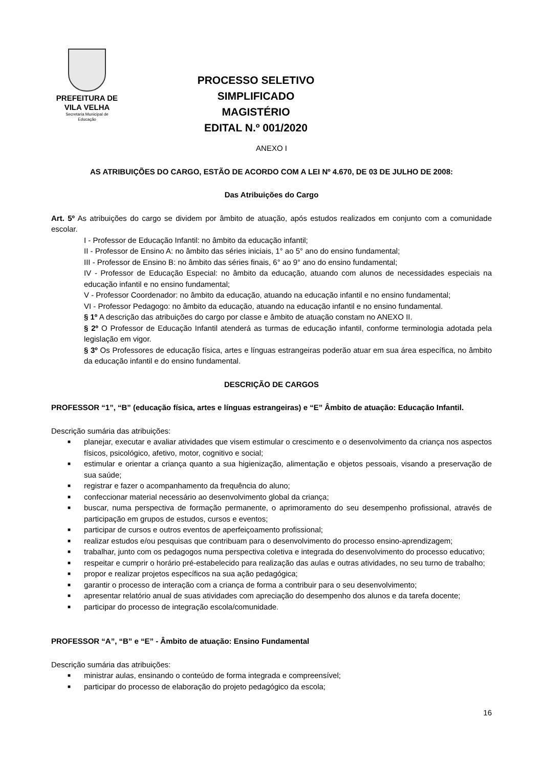PREFEITURA DE
VILA VELHA
Secretaria Municipal de
Educação
PROCESSO SELETIVO SIMPLIFICADO
MAGISTÉRIO
EDITAL N.º 001/2020
ANEXO I
AS ATRIBUIÇÕES DO CARGO, ESTÃO DE ACORDO COM A LEI Nº 4.670, DE 03 DE JULHO DE 2008:
Das Atribuições do Cargo
Art. 5º As atribuições do cargo se dividem por âmbito de atuação, após estudos realizados em conjunto com a comunidade escolar.
I - Professor de Educação Infantil: no âmbito da educação infantil;
II - Professor de Ensino A: no âmbito das séries iniciais, 1° ao 5° ano do ensino fundamental;
III - Professor de Ensino B: no âmbito das séries finais, 6° ao 9° ano do ensino fundamental;
IV - Professor de Educação Especial: no âmbito da educação, atuando com alunos de necessidades especiais na educação infantil e no ensino fundamental;
V - Professor Coordenador: no âmbito da educação, atuando na educação infantil e no ensino fundamental;
VI - Professor Pedagogo: no âmbito da educação, atuando na educação infantil e no ensino fundamental.
§ 1º A descrição das atribuições do cargo por classe e âmbito de atuação constam no ANEXO II.
§ 2º O Professor de Educação Infantil atenderá as turmas de educação infantil, conforme terminologia adotada pela legislação em vigor.
§ 3º Os Professores de educação física, artes e línguas estrangeiras poderão atuar em sua área específica, no âmbito da educação infantil e do ensino fundamental.
DESCRIÇÃO DE CARGOS
PROFESSOR “1”, “B” (educação física, artes e línguas estrangeiras) e “E” Âmbito de atuação: Educação Infantil.
Descrição sumária das atribuições:
■ planejar, executar e avaliar atividades que visem estimular o crescimento e o desenvolvimento da criança nos aspectos físicos, psicológico, afetivo, motor, cognitivo e social;
■ estimular e orientar a criança quanto a sua higienização, alimentação e objetos pessoais, visando a preservação de sua saúde;
■ registrar e fazer o acompanhamento da frequência do aluno;
■ confeccionar material necessário ao desenvolvimento global da criança;
■ buscar, numa perspectiva de formação permanente, o aprimoramento do seu desempenho profissional, através de participação em grupos de estudos, cursos e eventos;
■ participar de cursos e outros eventos de aperfeiçoamento profissional;
■ realizar estudos e/ou pesquisas que contribuam para o desenvolvimento do processo ensino-aprendizagem;
■ trabalhar, junto com os pedagogos numa perspectiva coletiva e integrada do desenvolvimento do processo educativo;
■ respeitar e cumprir o horário pré-estabelecido para realização das aulas e outras atividades, no seu turno de trabalho;
■ propor e realizar projetos específicos na sua ação pedagógica;
■ garantir o processo de interação com a criança de forma a contribuir para o seu desenvolvimento;
■ apresentar relatório anual de suas atividades com apreciação do desempenho dos alunos e da tarefa docente;
■ participar do processo de integração escola/comunidade.
PROFESSOR “A”, “B” e “E” - Âmbito de atuação: Ensino Fundamental
Descrição sumária das atribuições:
■ ministrar aulas, ensinando o conteúdo de forma integrada e compreensível;
■ participar do processo de elaboração do projeto pedagógico da escola;
16